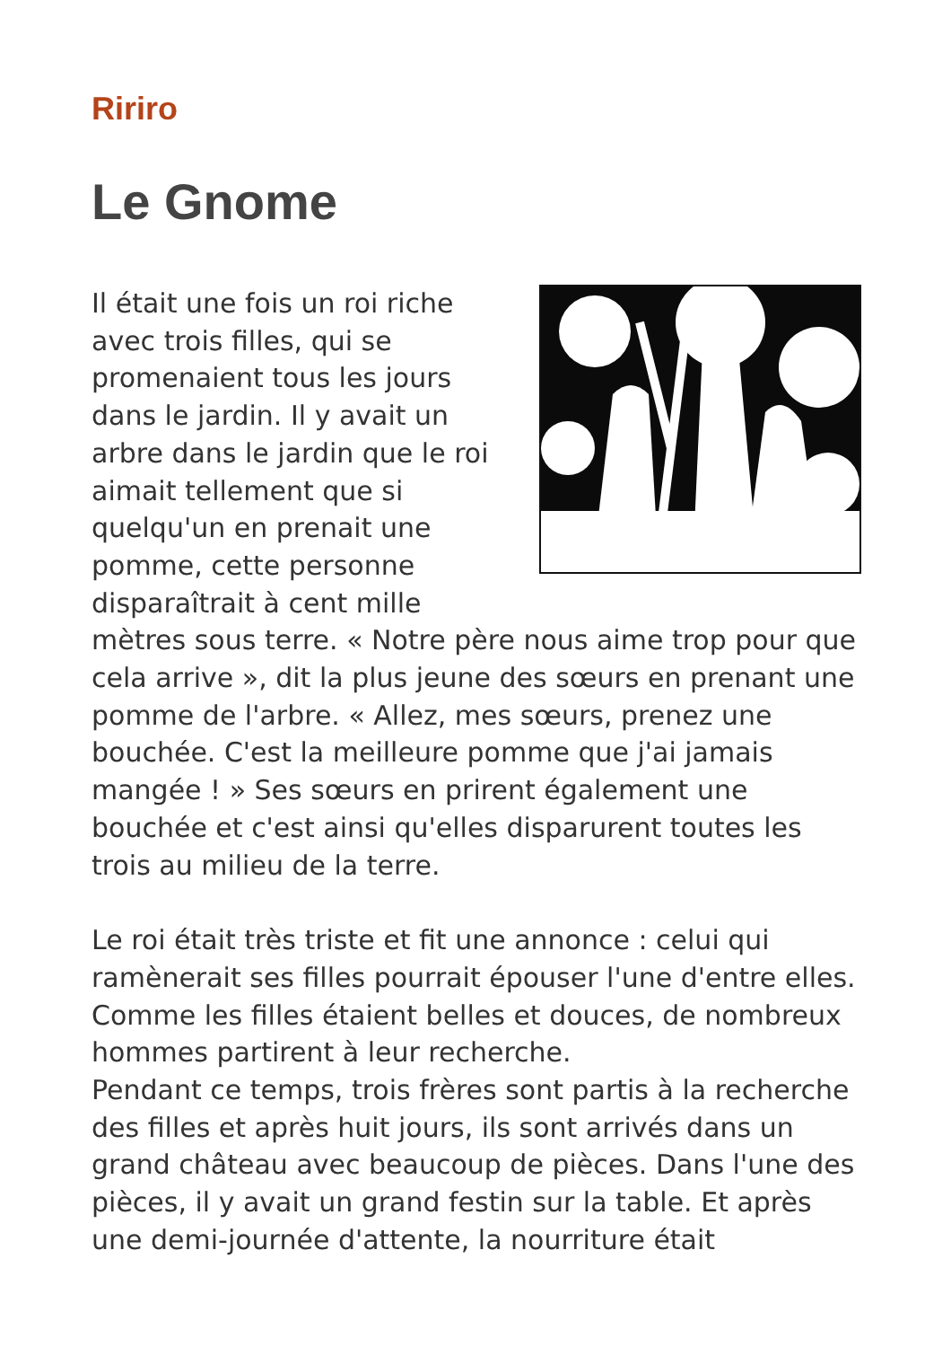Ririro
Le Gnome
Il était une fois un roi riche avec trois filles, qui se promenaient tous les jours dans le jardin. Il y avait un arbre dans le jardin que le roi aimait tellement que si quelqu'un en prenait une pomme, cette personne disparaîtrait à cent mille mètres sous terre. « Notre père nous aime trop pour que cela arrive », dit la plus jeune des sœurs en prenant une pomme de l'arbre. « Allez, mes sœurs, prenez une bouchée. C'est la meilleure pomme que j'ai jamais mangée ! » Ses sœurs en prirent également une bouchée et c'est ainsi qu'elles disparurent toutes les trois au milieu de la terre.
Le roi était très triste et fit une annonce : celui qui ramènerait ses filles pourrait épouser l'une d'entre elles. Comme les filles étaient belles et douces, de nombreux hommes partirent à leur recherche.
Pendant ce temps, trois frères sont partis à la recherche des filles et après huit jours, ils sont arrivés dans un grand château avec beaucoup de pièces. Dans l'une des pièces, il y avait un grand festin sur la table. Et après une demi-journée d'attente, la nourriture était